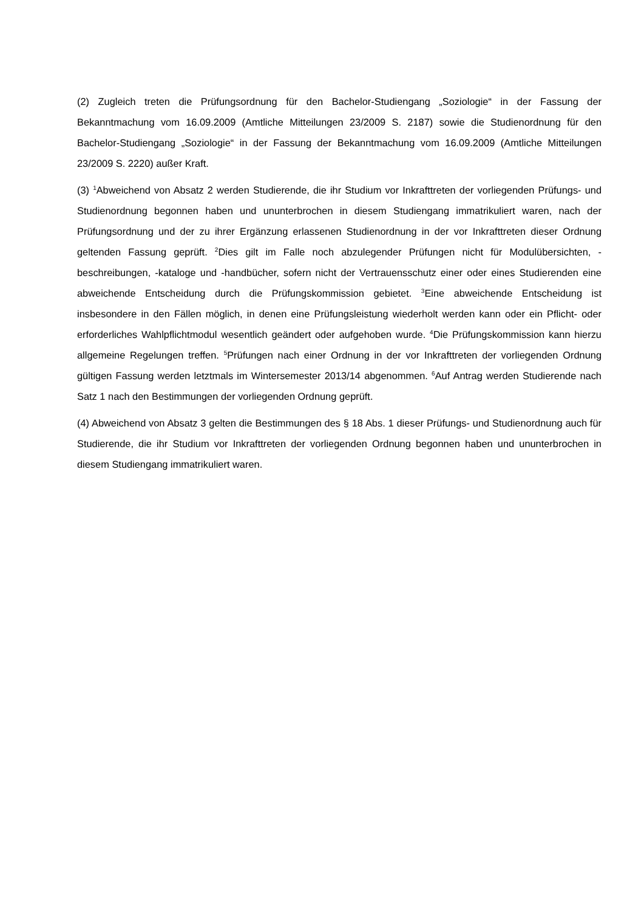(2) Zugleich treten die Prüfungsordnung für den Bachelor-Studiengang „Soziologie“ in der Fassung der Bekanntmachung vom 16.09.2009 (Amtliche Mitteilungen 23/2009 S. 2187) sowie die Studienordnung für den Bachelor-Studiengang „Soziologie“ in der Fassung der Bekanntmachung vom 16.09.2009 (Amtliche Mitteilungen 23/2009 S. 2220) außer Kraft.
(3) <sup>1</sup>Abweichend von Absatz 2 werden Studierende, die ihr Studium vor Inkrafttreten der vorliegenden Prüfungs- und Studienordnung begonnen haben und ununterbrochen in diesem Studiengang immatrikuliert waren, nach der Prüfungsordnung und der zu ihrer Ergänzung erlassenen Studienordnung in der vor Inkrafttreten dieser Ordnung geltenden Fassung geprüft. <sup>2</sup>Dies gilt im Falle noch abzulegender Prüfungen nicht für Modulübersichten, -beschreibungen, -kataloge und -handbücher, sofern nicht der Vertrauensschutz einer oder eines Studierenden eine abweichende Entscheidung durch die Prüfungskommission gebietet. <sup>3</sup>Eine abweichende Entscheidung ist insbesondere in den Fällen möglich, in denen eine Prüfungsleistung wiederholt werden kann oder ein Pflicht- oder erforderliches Wahlpflichtmodul wesentlich geändert oder aufgehoben wurde. <sup>4</sup>Die Prüfungskommission kann hierzu allgemeine Regelungen treffen. <sup>5</sup>Prüfungen nach einer Ordnung in der vor Inkrafttreten der vorliegenden Ordnung gültigen Fassung werden letztmals im Wintersemester 2013/14 abgenommen. <sup>6</sup>Auf Antrag werden Studierende nach Satz 1 nach den Bestimmungen der vorliegenden Ordnung geprüft.
(4) Abweichend von Absatz 3 gelten die Bestimmungen des § 18 Abs. 1 dieser Prüfungs- und Studienordnung auch für Studierende, die ihr Studium vor Inkrafttreten der vorliegenden Ordnung begonnen haben und ununterbrochen in diesem Studiengang immatrikuliert waren.